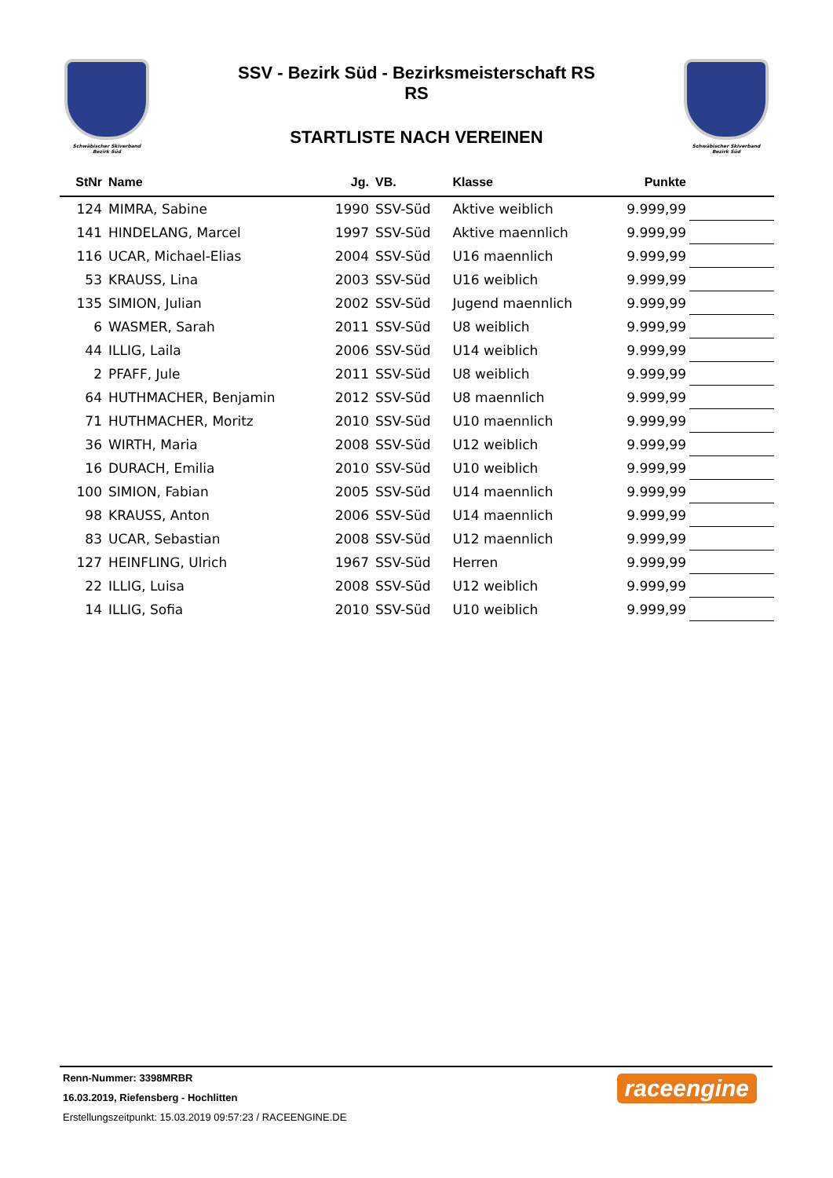Schwäbischer Skiverband
Bezirk Süd
SSV - Bezirk Süd - Bezirksmeisterschaft RS
RS
STARTLISTE NACH VEREINEN
Schwäbischer Skiverband
Bezirk Süd
| StNr | Name | Jg. | VB. | Klasse | Punkte | |
| --- | --- | --- | --- | --- | --- | --- |
| 124 | MIMRA, Sabine | 1990 | SSV-Süd | Aktive weiblich | 9.999,99 | |
| 141 | HINDELANG, Marcel | 1997 | SSV-Süd | Aktive maennlich | 9.999,99 | |
| 116 | UCAR, Michael-Elias | 2004 | SSV-Süd | U16 maennlich | 9.999,99 | |
| 53 | KRAUSS, Lina | 2003 | SSV-Süd | U16 weiblich | 9.999,99 | |
| 135 | SIMION, Julian | 2002 | SSV-Süd | Jugend maennlich | 9.999,99 | |
| 6 | WASMER, Sarah | 2011 | SSV-Süd | U8 weiblich | 9.999,99 | |
| 44 | ILLIG, Laila | 2006 | SSV-Süd | U14 weiblich | 9.999,99 | |
| 2 | PFAFF, Jule | 2011 | SSV-Süd | U8 weiblich | 9.999,99 | |
| 64 | HUTHMACHER, Benjamin | 2012 | SSV-Süd | U8 maennlich | 9.999,99 | |
| 71 | HUTHMACHER, Moritz | 2010 | SSV-Süd | U10 maennlich | 9.999,99 | |
| 36 | WIRTH, Maria | 2008 | SSV-Süd | U12 weiblich | 9.999,99 | |
| 16 | DURACH, Emilia | 2010 | SSV-Süd | U10 weiblich | 9.999,99 | |
| 100 | SIMION, Fabian | 2005 | SSV-Süd | U14 maennlich | 9.999,99 | |
| 98 | KRAUSS, Anton | 2006 | SSV-Süd | U14 maennlich | 9.999,99 | |
| 83 | UCAR, Sebastian | 2008 | SSV-Süd | U12 maennlich | 9.999,99 | |
| 127 | HEINFLING, Ulrich | 1967 | SSV-Süd | Herren | 9.999,99 | |
| 22 | ILLIG, Luisa | 2008 | SSV-Süd | U12 weiblich | 9.999,99 | |
| 14 | ILLIG, Sofia | 2010 | SSV-Süd | U10 weiblich | 9.999,99 | |
Renn-Nummer: 3398MRBR
16.03.2019, Riefensberg - Hochlitten
Erstellungszeitpunkt: 15.03.2019 09:57:23 / RACEENGINE.DE
raceengine